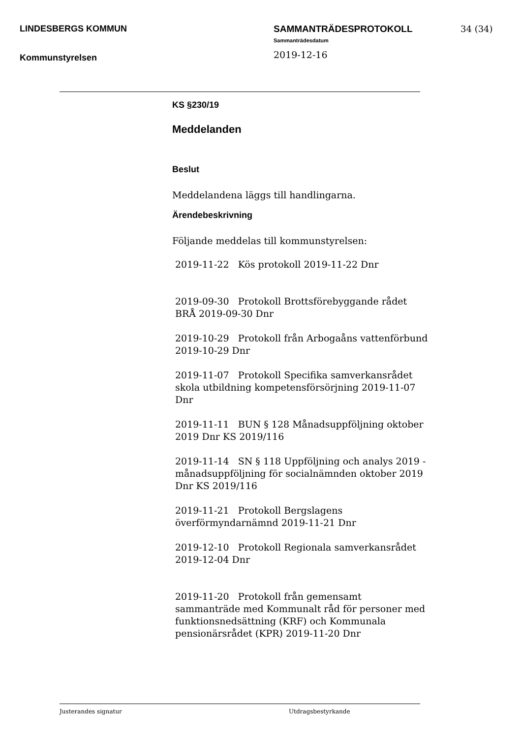LINDESBERGS KOMMUN
Kommunstyrelsen
SAMMANTRÄDESPROTOKOLL
Sammanträdesdatum
2019-12-16
34 (34)
KS §230/19
Meddelanden
Beslut
Meddelandena läggs till handlingarna.
Ärendebeskrivning
Följande meddelas till kommunstyrelsen:
2019-11-22 Kös protokoll 2019-11-22 Dnr
2019-09-30 Protokoll Brottsförebyggande rådet BRÅ 2019-09-30 Dnr
2019-10-29 Protokoll från Arbogaåns vattenförbund 2019-10-29 Dnr
2019-11-07 Protokoll Specifika samverkansrådet skola utbildning kompetensförsörjning 2019-11-07 Dnr
2019-11-11 BUN § 128 Månadsuppföljning oktober 2019 Dnr KS 2019/116
2019-11-14 SN § 118 Uppföljning och analys 2019 - månadsuppföljning för socialnämnden oktober 2019 Dnr KS 2019/116
2019-11-21 Protokoll Bergslagens överförmyndarnämnd 2019-11-21 Dnr
2019-12-10 Protokoll Regionala samverkansrådet 2019-12-04 Dnr
2019-11-20 Protokoll från gemensamt sammanträde med Kommunalt råd för personer med funktionsnedsättning (KRF) och Kommunala pensionärsrådet (KPR) 2019-11-20 Dnr
Justerandes signatur Utdragsbestyrkande